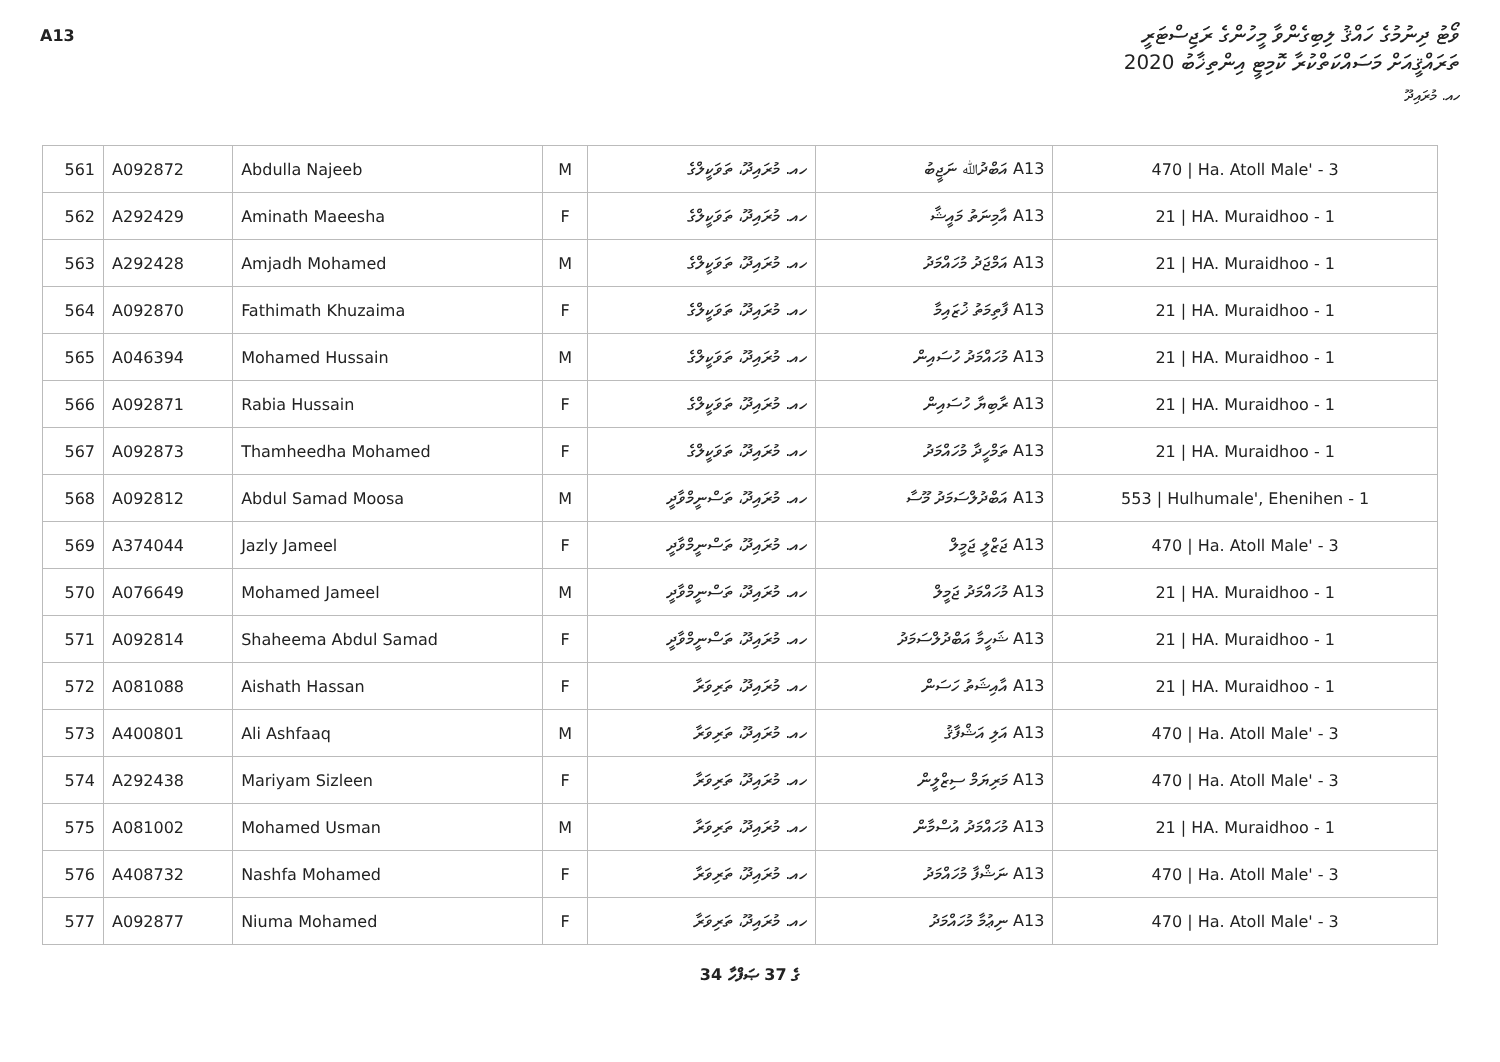A13
ވޯޓު ދިނުމުގެ ހައްޤު ލިބިގެންވާ މީހުންގެ ރަޖިސްޓަރީ
ތަރައްޤީއަށް މަސައްކަތްކުރާ ކޮމިޓީ އިންތިޚާބު 2020
ހއ. މުރައިދޫ
| 561 | A092872 | Abdulla Najeeb | M | ހއ. މުރައިދޫ، ތަވަކީލްގެ | A13 އަބްދުﷲ ނަޖީބު | 470 / Ha. Atoll Male' - 3 |
| 562 | A292429 | Aminath Maeesha | F | ހއ. މުރައިދޫ، ތަވަކީލްގެ | A13 އާމިނަތު މައީޝާ | 21 / HA. Muraidhoo - 1 |
| 563 | A292428 | Amjadh Mohamed | M | ހއ. މުރައިދޫ، ތަވަކީލްގެ | A13 އަމްޖަދު މުހައްމަދު | 21 / HA. Muraidhoo - 1 |
| 564 | A092870 | Fathimath Khuzaima | F | ހއ. މުރައިދޫ، ތަވަކީލްގެ | A13 ފާތިމަތު ޚުޒައިމާ | 21 / HA. Muraidhoo - 1 |
| 565 | A046394 | Mohamed Hussain | M | ހއ. މުރައިދޫ، ތަވަކީލްގެ | A13 މުހައްމަދު ހުސައިން | 21 / HA. Muraidhoo - 1 |
| 566 | A092871 | Rabia Hussain | F | ހއ. މުރައިދޫ، ތަވަކީލްގެ | A13 ރާބިޔާ ހުސައިން | 21 / HA. Muraidhoo - 1 |
| 567 | A092873 | Thamheedha Mohamed | F | ހއ. މުރައިދޫ، ތަވަކީލްގެ | A13 ތަމްހީދާ މުހައްމަދު | 21 / HA. Muraidhoo - 1 |
| 568 | A092812 | Abdul Samad Moosa | M | ހއ. މުރައިދޫ، ތަސްނީމްވާދީ | A13 އަބްދުލްސަމަދު މޫސާ | 553 / Hulhumale', Ehenihen - 1 |
| 569 | A374044 | Jazly Jameel | F | ހއ. މުރައިދޫ، ތަސްނީމްވާދީ | A13 ޖަޒްލީ ޖަމީލް | 470 / Ha. Atoll Male' - 3 |
| 570 | A076649 | Mohamed Jameel | M | ހއ. މުރައިދޫ، ތަސްނީމްވާދީ | A13 މުހައްމަދު ޖަމީލް | 21 / HA. Muraidhoo - 1 |
| 571 | A092814 | Shaheema Abdul Samad | F | ހއ. މުރައިދޫ، ތަސްނީމްވާދީ | A13 ޝަހީމާ އަބްދުލްސަމަދު | 21 / HA. Muraidhoo - 1 |
| 572 | A081088 | Aishath Hassan | F | ހއ. މުރައިދޫ، ތަރިވަރާ | A13 އާއިޝަތު ހަސަން | 21 / HA. Muraidhoo - 1 |
| 573 | A400801 | Ali Ashfaaq | M | ހއ. މުރައިދޫ، ތަރިވަރާ | A13 އަލި އަޝްފާޤު | 470 / Ha. Atoll Male' - 3 |
| 574 | A292438 | Mariyam Sizleen | F | ހއ. މުރައިދޫ، ތަރިވަރާ | A13 މަރިޔަމް ސިޒްލީން | 470 / Ha. Atoll Male' - 3 |
| 575 | A081002 | Mohamed Usman | M | ހއ. މުރައިދޫ، ތަރިވަރާ | A13 މުހައްމަދު އުސްމާން | 21 / HA. Muraidhoo - 1 |
| 576 | A408732 | Nashfa Mohamed | F | ހއ. މުރައިދޫ، ތަރިވަރާ | A13 ނަޝްފާ މުހައްމަދު | 470 / Ha. Atoll Male' - 3 |
| 577 | A092877 | Niuma Mohamed | F | ހއ. މުރައިދޫ، ތަރިވަރާ | A13 ނިޢުމާ މުހައްމަދު | 470 / Ha. Atoll Male' - 3 |
34 ގެ 37 ޞަފްހާ